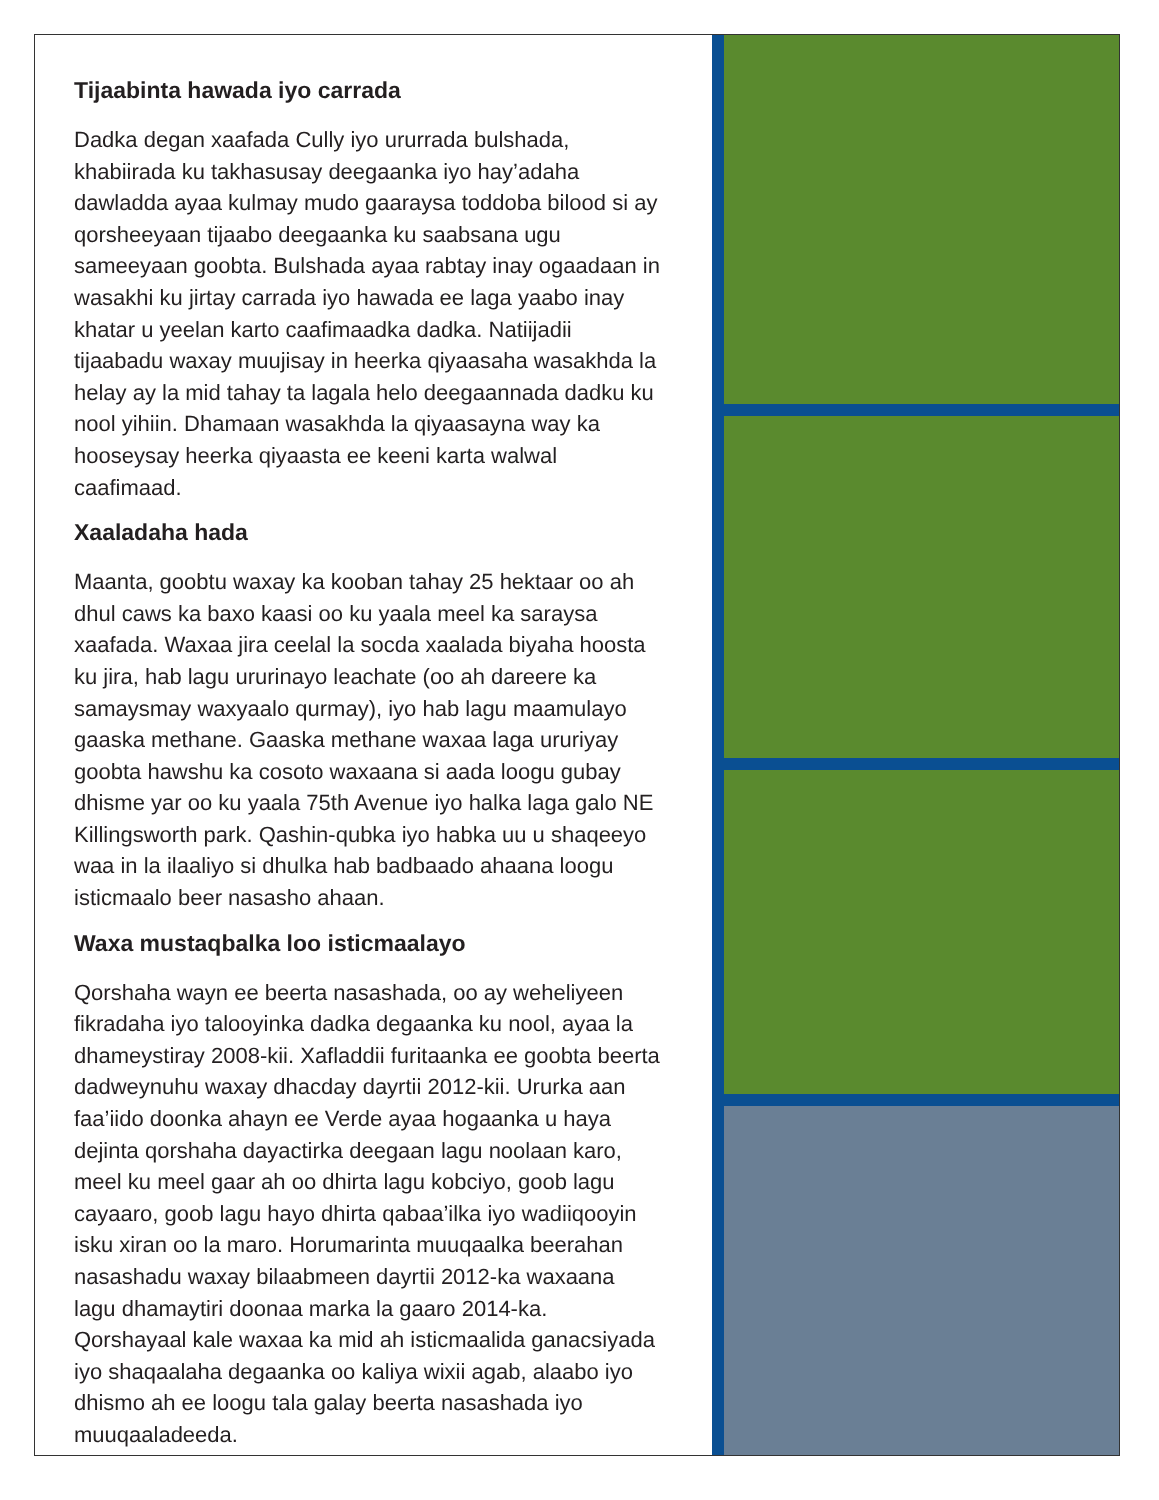Tijaabinta hawada iyo carrada
Dadka degan xaafada Cully iyo ururrada bulshada, khabiirada ku takhasusay deegaanka iyo hay’adaha dawladda ayaa kulmay mudo gaaraysa toddoba bilood si ay qorsheeyaan tijaabo deegaanka ku saabsana ugu sameeyaan goobta. Bulshada ayaa rabtay inay ogaadaan in wasakhi ku jirtay carrada iyo hawada ee laga yaabo inay khatar u yeelan karto caafimaadka dadka. Natiijadii tijaabadu waxay muujisay in heerka qiyaasaha wasakhda la helay ay la mid tahay ta lagala helo deegaannada dadku ku nool yihiin. Dhamaan wasakhda la qiyaasayna way ka hooseysay heerka qiyaasta ee keeni karta walwal caafimaad.
Xaaladaha hada
Maanta, goobtu waxay ka kooban tahay 25 hektaar oo ah dhul caws ka baxo kaasi oo ku yaala meel ka saraysa xaafada. Waxaa jira ceelal la socda xaalada biyaha hoosta ku jira, hab lagu ururinayo leachate (oo ah dareere ka samaysmay waxyaalo qurmay), iyo hab lagu maamulayo gaaska methane. Gaaska methane waxaa laga ururiyay goobta hawshu ka cosoto waxaana si aada loogu gubay dhisme yar oo ku yaala 75th Avenue iyo halka laga galo NE Killingsworth park. Qashin-qubka iyo habka uu u shaqeeyo waa in la ilaaliyo si dhulka hab badbaado ahaana loogu isticmaalo beer nasasho ahaan.
Waxa mustaqbalka loo isticmaalayo
Qorshaha wayn ee beerta nasashada, oo ay weheliyeen fikradaha iyo talooyinka dadka degaanka ku nool, ayaa la dhameystiray 2008-kii. Xafladdii furitaanka ee goobta beerta dadweynuhu waxay dhacday dayrtii 2012-kii. Ururka aan faa’iido doonka ahayn ee Verde ayaa hogaanka u haya dejinta qorshaha dayactirka deegaan lagu noolaan karo, meel ku meel gaar ah oo dhirta lagu kobciyo, goob lagu cayaaro, goob lagu hayo dhirta qabaa’ilka iyo wadiiqooyin isku xiran oo la maro. Horumarinta muuqaalka beerahan nasashadu waxay bilaabmeen dayrtii 2012-ka waxaana lagu dhamaytiri doonaa marka la gaaro 2014-ka. Qorshayaal kale waxaa ka mid ah isticmaalida ganacsiyada iyo shaqaalaha degaanka oo kaliya wixii agab, alaabo iyo dhismo ah ee loogu tala galay beerta nasashada iyo muuqaaladeeda.